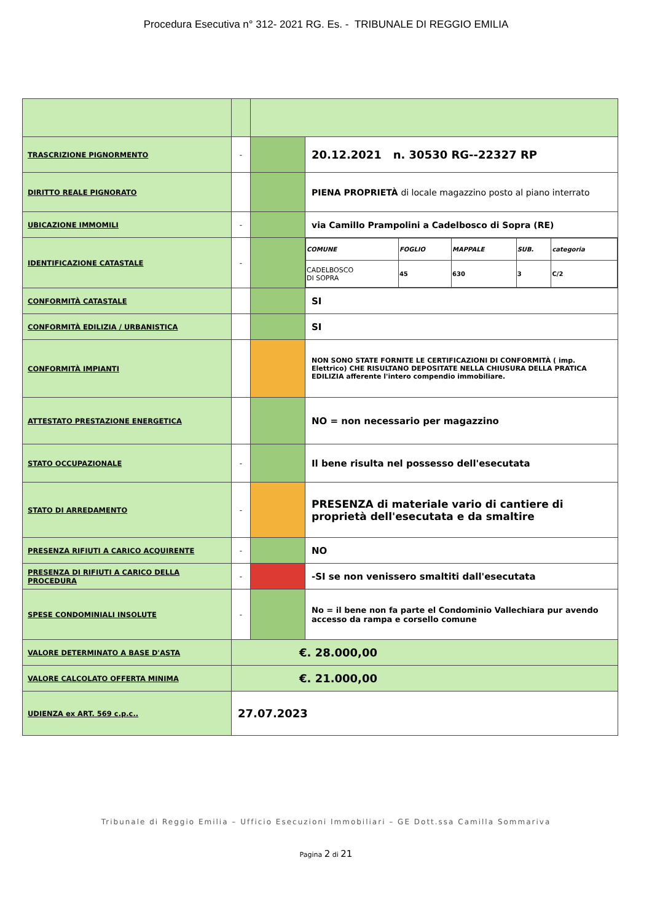Procedura Esecutiva n° 312- 2021 RG. Es. - TRIBUNALE DI REGGIO EMILIA
| TRASCRIZIONE PIGNORMENTO | - | | 20.12.2021 n. 30530 RG--22327 RP |
| DIRITTO REALE PIGNORATO | | | PIENA PROPRIETÀ di locale magazzino posto al piano interrato |
| UBICAZIONE IMMOMILI | - | | via Camillo Prampolini a Cadelbosco di Sopra (RE) |
| IDENTIFICAZIONE CATASTALE | - | | / COMUNE / FOGLIO / MAPPALE / SUB. / categoria / / CADELBOSCO DI SOPRA / 45 / 630 / 3 / C/2 / |
| CONFORMITÀ CATASTALE | | | SI |
| CONFORMITÀ EDILIZIA / URBANISTICA | | | SI |
| CONFORMITÀ IMPIANTI | | | NON SONO STATE FORNITE LE CERTIFICAZIONI DI CONFORMITÀ ( imp. Elettrico) CHE RISULTANO DEPOSITATE NELLA CHIUSURA DELLA PRATICA EDILIZIA afferente l'intero compendio immobiliare. |
| ATTESTATO PRESTAZIONE ENERGETICA | | | NO = non necessario per magazzino |
| STATO OCCUPAZIONALE | - | | Il bene risulta nel possesso dell'esecutata |
| STATO DI ARREDAMENTO | - | | PRESENZA di materiale vario di cantiere di proprietà dell'esecutata e da smaltire |
| PRESENZA RIFIUTI A CARICO ACQUIRENTE | - | | NO |
| PRESENZA DI RIFIUTI A CARICO DELLA PROCEDURA | - | | -SI se non venissero smaltiti dall'esecutata |
| SPESE CONDOMINIALI INSOLUTE | - | | No = il bene non fa parte el Condominio Vallechiara pur avendo accesso da rampa e corsello comune |
| VALORE DETERMINATO A BASE D'ASTA | €. 28.000,00 | | |
| VALORE CALCOLATO OFFERTA MINIMA | €. 21.000,00 | | |
| UDIENZA ex ART. 569 c.p.c.. | 27.07.2023 | | |
Tribunale di Reggio Emilia – Ufficio Esecuzioni Immobiliari – GE Dott.ssa Camilla Sommariva
Pagina 2 di 21